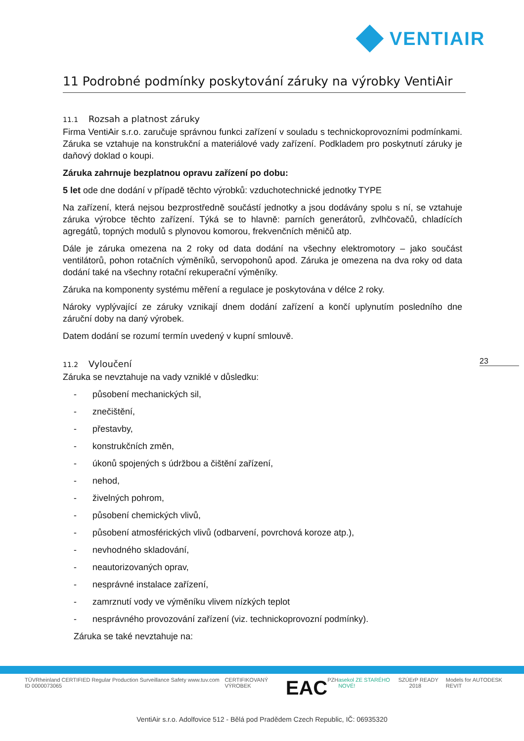VENTIAIR
11 Podrobné podmínky poskytování záruky na výrobky VentiAir
11.1 Rozsah a platnost záruky
Firma VentiAir s.r.o. zaručuje správnou funkci zařízení v souladu s technickoprovozními podmínkami. Záruka se vztahuje na konstrukční a materiálové vady zařízení. Podkladem pro poskytnutí záruky je daňový doklad o koupi.
Záruka zahrnuje bezplatnou opravu zařízení po dobu:
5 let ode dne dodání v případě těchto výrobků: vzduchotechnické jednotky TYPE
Na zařízení, která nejsou bezprostředně součástí jednotky a jsou dodávány spolu s ní, se vztahuje záruka výrobce těchto zařízení. Týká se to hlavně: parních generátorů, zvlhčovačů, chladících agregátů, topných modulů s plynovou komorou, frekvenčních měničů atp.
Dále je záruka omezena na 2 roky od data dodání na všechny elektromotory – jako součást ventilátorů, pohon rotačních výměníků, servopohonů apod. Záruka je omezena na dva roky od data dodání také na všechny rotační rekuperační výměníky.
Záruka na komponenty systému měření a regulace je poskytována v délce 2 roky.
Nároky vyplývající ze záruky vznikají dnem dodání zařízení a končí uplynutím posledního dne záruční doby na daný výrobek.
Datem dodání se rozumí termín uvedený v kupní smlouvě.
11.2 Vyloučení
Záruka se nevztahuje na vady vzniklé v důsledku:
- působení mechanických sil,
- znečištění,
- přestavby,
- konstrukčních změn,
- úkonů spojených s údržbou a čištění zařízení,
- nehod,
- živelných pohrom,
- působení chemických vlivů,
- působení atmosférických vlivů (odbarvení, povrchová koroze atp.),
- nevhodného skladování,
- neautorizovaných oprav,
- nesprávné instalace zařízení,
- zamrznutí vody ve výměníku vlivem nízkých teplot
- nesprávného provozování zařízení (viz. technickoprovozní podmínky).
Záruka se také nevztahuje na:
23
TÜVRheinland CERTIFIED Regular Production Surveillance Safety www.tuv.com ID 0000073065 CERTIFIKOVANÝ VÝROBEK EAC PZH asekol ZE STARÉHO NOVÉ! SZÚ ErP READY 2018 Models for AUTODESK REVIT
VentiAir s.r.o. Adolfovice 512 - Bělá pod Pradědem Czech Republic, IČ: 06935320